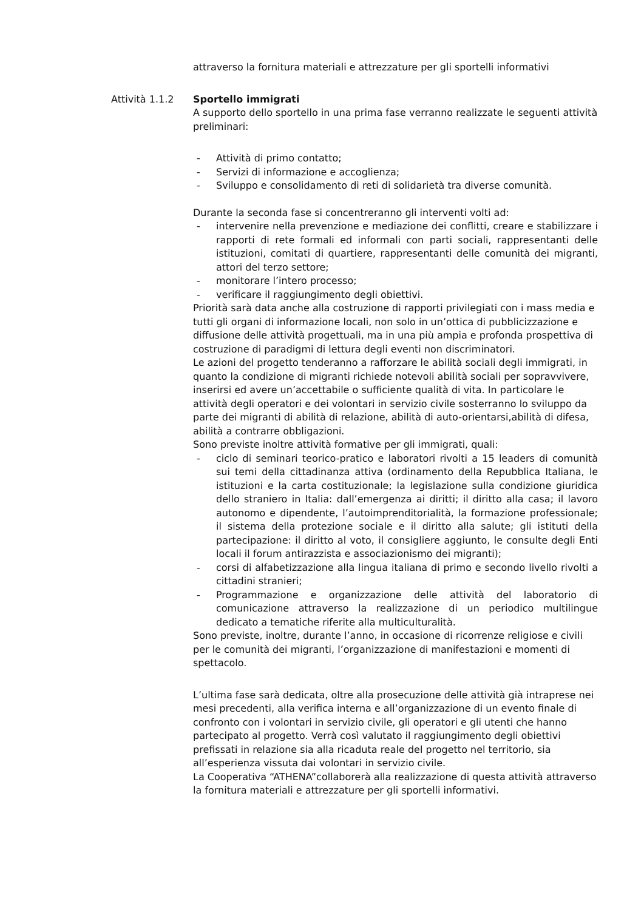attraverso la fornitura materiali e attrezzature per gli sportelli informativi
Attività 1.1.2 Sportello immigrati
A supporto dello sportello in una prima fase verranno realizzate le seguenti attività preliminari:
- Attività di primo contatto;
- Servizi di informazione e accoglienza;
- Sviluppo e consolidamento di reti di solidarietà tra diverse comunità.
Durante la seconda fase si concentreranno gli interventi volti ad:
- intervenire nella prevenzione e mediazione dei conflitti, creare e stabilizzare i rapporti di rete formali ed informali con parti sociali, rappresentanti delle istituzioni, comitati di quartiere, rappresentanti delle comunità dei migranti, attori del terzo settore;
- monitorare l’intero processo;
- verificare il raggiungimento degli obiettivi.
Priorità sarà data anche alla costruzione di rapporti privilegiati con i mass media e tutti gli organi di informazione locali, non solo in un’ottica di pubblicizzazione e diffusione delle attività progettuali, ma in una più ampia e profonda prospettiva di costruzione di paradigmi di lettura degli eventi non discriminatori.
Le azioni del progetto tenderanno a rafforzare le abilità sociali degli immigrati, in quanto la condizione di migranti richiede notevoli abilità sociali per sopravvivere, inserirsi ed avere un’accettabile o sufficiente qualità di vita. In particolare le attività degli operatori e dei volontari in servizio civile sosterranno lo sviluppo da parte dei migranti di abilità di relazione, abilità di auto-orientarsi,abilità di difesa, abilità a contrarre obbligazioni.
Sono previste inoltre attività formative per gli immigrati, quali:
- ciclo di seminari teorico-pratico e laboratori rivolti a 15 leaders di comunità sui temi della cittadinanza attiva (ordinamento della Repubblica Italiana, le istituzioni e la carta costituzionale; la legislazione sulla condizione giuridica dello straniero in Italia: dall’emergenza ai diritti; il diritto alla casa; il lavoro autonomo e dipendente, l’autoimprenditorialità, la formazione professionale; il sistema della protezione sociale e il diritto alla salute; gli istituti della partecipazione: il diritto al voto, il consigliere aggiunto, le consulte degli Enti locali il forum antirazzista e associazionismo dei migranti);
- corsi di alfabetizzazione alla lingua italiana di primo e secondo livello rivolti a cittadini stranieri;
- Programmazione e organizzazione delle attività del laboratorio di comunicazione attraverso la realizzazione di un periodico multilingue dedicato a tematiche riferite alla multiculturalità.
Sono previste, inoltre, durante l’anno, in occasione di ricorrenze religiose e civili per le comunità dei migranti, l’organizzazione di manifestazioni e momenti di spettacolo.
L’ultima fase sarà dedicata, oltre alla prosecuzione delle attività già intraprese nei mesi precedenti, alla verifica interna e all’organizzazione di un evento finale di confronto con i volontari in servizio civile, gli operatori e gli utenti che hanno partecipato al progetto. Verrà così valutato il raggiungimento degli obiettivi prefissati in relazione sia alla ricaduta reale del progetto nel territorio, sia all’esperienza vissuta dai volontari in servizio civile.
La Cooperativa “ATHENA”collaborerà alla realizzazione di questa attività attraverso la fornitura materiali e attrezzature per gli sportelli informativi.